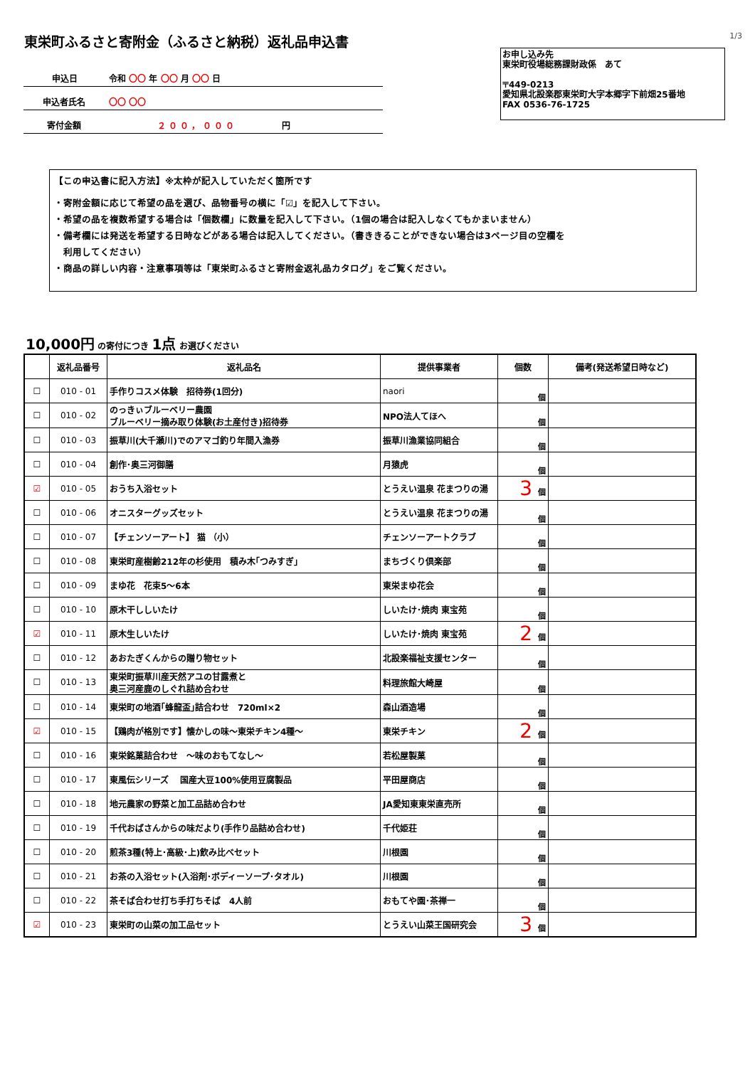1/3
東栄町ふるさと寄附金（ふるさと納税）返礼品申込書
申込日 令和 〇〇 年 〇〇 月 〇〇 日
申込者氏名 〇〇 〇〇
寄付金額 ２００，０００ 円
お申し込み先
東栄町役場総務課財政係　あて
〒449-0213
愛知県北設楽郡東栄町大字本郷字下前畑25番地
FAX 0536-76-1725
【この申込書に記入方法】※太枠が記入していただく箇所です
・寄附金額に応じて希望の品を選び、品物番号の横に「☑」を記入して下さい。
・希望の品を複数希望する場合は「個数欄」に数量を記入して下さい。（1個の場合は記入しなくてもかまいません）
・備考欄には発送を希望する日時などがある場合は記入してください。（書ききることができない場合は3ページ目の空欄を
　利用してください）
・商品の詳しい内容・注意事項等は「東栄町ふるさと寄附金返礼品カタログ」をご覧ください。
10,000円 の寄付につき 1点 お選びください
| | 返礼品番号 | 返礼品名 | 提供事業者 | 個数 | 備考(発送希望日時など) |
| --- | --- | --- | --- | --- | --- |
| ☐ | 010 - 01 | 手作りコスメ体験 招待券(1回分) | naori | 個 | |
| ☐ | 010 - 02 | のっきぃブルーベリー農園 ブルーベリー摘み取り体験(お土産付き)招待券 | NPO法人てほへ | 個 | |
| ☐ | 010 - 03 | 振草川(大千瀬川)でのアマゴ釣り年間入漁券 | 振草川漁業協同組合 | 個 | |
| ☐ | 010 - 04 | 創作･奥三河御膳 | 月猿虎 | 個 | |
| ☑ | 010 - 05 | おうち入浴セット | とうえい温泉 花まつりの湯 | 3 個 | |
| ☐ | 010 - 06 | オニスターグッズセット | とうえい温泉 花まつりの湯 | 個 | |
| ☐ | 010 - 07 | 【チェンソーアート】 猫 （小） | チェンソーアートクラブ | 個 | |
| ☐ | 010 - 08 | 東栄町産樹齢212年の杉使用 積み木｢つみすぎ｣ | まちづくり倶楽部 | 個 | |
| ☐ | 010 - 09 | まゆ花 花束5～6本 | 東栄まゆ花会 | 個 | |
| ☐ | 010 - 10 | 原木干ししいたけ | しいたけ･焼肉 東宝苑 | 個 | |
| ☑ | 010 - 11 | 原木生しいたけ | しいたけ･焼肉 東宝苑 | 2 個 | |
| ☐ | 010 - 12 | あおたぎくんからの贈り物セット | 北設楽福祉支援センター | 個 | |
| ☐ | 010 - 13 | 東栄町振草川産天然アユの甘露煮と 奥三河産鹿のしぐれ詰め合わせ | 料理旅館大崎屋 | 個 | |
| ☐ | 010 - 14 | 東栄町の地酒｢蜂龍盃｣詰合わせ 720ml×2 | 森山酒造場 | 個 | |
| ☑ | 010 - 15 | 【鶏肉が格別です】懐かしの味～東栄チキン4種～ | 東栄チキン | 2 個 | |
| ☐ | 010 - 16 | 東栄銘菓詰合わせ ～味のおもてなし～ | 若松屋製菓 | 個 | |
| ☐ | 010 - 17 | 東風伝シリーズ 国産大豆100%使用豆腐製品 | 平田屋商店 | 個 | |
| ☐ | 010 - 18 | 地元農家の野菜と加工品詰め合わせ | JA愛知東東栄直売所 | 個 | |
| ☐ | 010 - 19 | 千代おばさんからの味だより(手作り品詰め合わせ) | 千代姫荘 | 個 | |
| ☐ | 010 - 20 | 煎茶3種(特上･高級･上)飲み比べセット | 川根園 | 個 | |
| ☐ | 010 - 21 | お茶の入浴セット(入浴剤･ボディーソープ･タオル) | 川根園 | 個 | |
| ☐ | 010 - 22 | 茶そば合わせ打ち手打ちそば 4人前 | おもてや園･茶禅一 | 個 | |
| ☑ | 010 - 23 | 東栄町の山菜の加工品セット | とうえい山菜王国研究会 | 3 個 | |